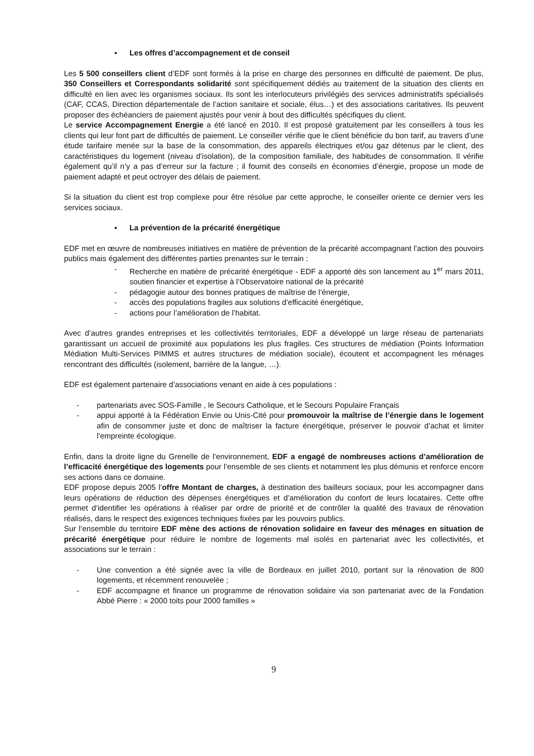▪ Les offres d’accompagnement et de conseil
Les 5 500 conseillers client d’EDF sont formés à la prise en charge des personnes en difficulté de paiement. De plus, 350 Conseillers et Correspondants solidarité sont spécifiquement dédiés au traitement de la situation des clients en difficulté en lien avec les organismes sociaux. Ils sont les interlocuteurs privilégiés des services administratifs spécialisés (CAF, CCAS, Direction départementale de l’action sanitaire et sociale, élus…) et des associations caritatives. Ils peuvent proposer des échéanciers de paiement ajustés pour venir à bout des difficultés spécifiques du client.
Le service Accompagnement Energie a été lancé en 2010. Il est proposé gratuitement par les conseillers à tous les clients qui leur font part de difficultés de paiement. Le conseiller vérifie que le client bénéficie du bon tarif, au travers d’une étude tarifaire menée sur la base de la consommation, des appareils électriques et/ou gaz détenus par le client, des caractéristiques du logement (niveau d'isolation), de la composition familiale, des habitudes de consommation. Il vérifie également qu’il n’y a pas d’erreur sur la facture ; il fournit des conseils en économies d’énergie, propose un mode de paiement adapté et peut octroyer des délais de paiement.
Si la situation du client est trop complexe pour être résolue par cette approche, le conseiller oriente ce dernier vers les services sociaux.
▪ La prévention de la précarité énergétique
EDF met en œuvre de nombreuses initiatives en matière de prévention de la précarité accompagnant l’action des pouvoirs publics mais également des différentes parties prenantes sur le terrain :
- Recherche en matière de précarité énergétique - EDF a apporté dès son lancement au 1<sup>er</sup> mars 2011, soutien financier et expertise à l’Observatoire national de la précarité
- pédagogie autour des bonnes pratiques de maîtrise de l’énergie,
- accès des populations fragiles aux solutions d’efficacité énergétique,
- actions pour l’amélioration de l’habitat.
Avec d’autres grandes entreprises et les collectivités territoriales, EDF a développé un large réseau de partenariats garantissant un accueil de proximité aux populations les plus fragiles. Ces structures de médiation (Points Information Médiation Multi-Services PIMMS et autres structures de médiation sociale), écoutent et accompagnent les ménages rencontrant des difficultés (isolement, barrière de la langue, …).
EDF est également partenaire d’associations venant en aide à ces populations :
- partenariats avec SOS-Famille , le Secours Catholique, et le Secours Populaire Français
- appui apporté à la Fédération Envie ou Unis-Cité pour promouvoir la maîtrise de l’énergie dans le logement afin de consommer juste et donc de maîtriser la facture énergétique, préserver le pouvoir d’achat et limiter l’empreinte écologique.
Enfin, dans la droite ligne du Grenelle de l’environnement, EDF a engagé de nombreuses actions d’amélioration de l’efficacité énergétique des logements pour l’ensemble de ses clients et notamment les plus démunis et renforce encore ses actions dans ce domaine.
EDF propose depuis 2005 l’offre Montant de charges, à destination des bailleurs sociaux, pour les accompagner dans leurs opérations de réduction des dépenses énergétiques et d’amélioration du confort de leurs locataires. Cette offre permet d’identifier les opérations à réaliser par ordre de priorité et de contrôler la qualité des travaux de rénovation réalisés, dans le respect des exigences techniques fixées par les pouvoirs publics.
Sur l’ensemble du territoire EDF mène des actions de rénovation solidaire en faveur des ménages en situation de précarité énergétique pour réduire le nombre de logements mal isolés en partenariat avec les collectivités, et associations sur le terrain :
- Une convention a été signée avec la ville de Bordeaux en juillet 2010, portant sur la rénovation de 800 logements, et récemment renouvelée ;
- EDF accompagne et finance un programme de rénovation solidaire via son partenariat avec de la Fondation Abbé Pierre : « 2000 toits pour 2000 familles »
9